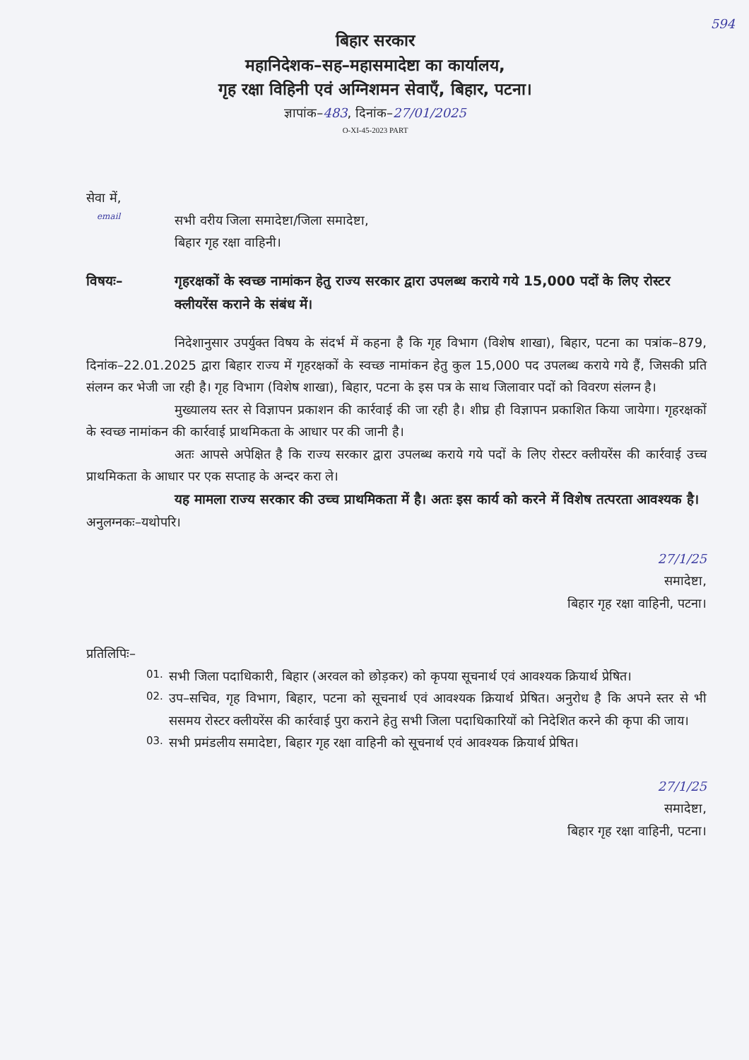594
बिहार सरकार
महानिदेशक–सह–महासमादेष्टा का कार्यालय,
गृह रक्षा विहिनी एवं अग्निशमन सेवाएँ, बिहार, पटना।
ज्ञापांक–483, दिनांक–27/01/2025
O-XI-45-2023 PART
सेवा में,
email सभी वरीय जिला समादेष्टा/जिला समादेष्टा,
बिहार गृह रक्षा वाहिनी।
विषयः– गृहरक्षकों के स्वच्छ नामांकन हेतु राज्य सरकार द्वारा उपलब्ध कराये गये 15,000 पदों के लिए रोस्टर क्लीयरेंस कराने के संबंध में।
निदेशानुसार उपर्युक्त विषय के संदर्भ में कहना है कि गृह विभाग (विशेष शाखा), बिहार, पटना का पत्रांक–879, दिनांक–22.01.2025 द्वारा बिहार राज्य में गृहरक्षकों के स्वच्छ नामांकन हेतु कुल 15,000 पद उपलब्ध कराये गये हैं, जिसकी प्रति संलग्न कर भेजी जा रही है। गृह विभाग (विशेष शाखा), बिहार, पटना के इस पत्र के साथ जिलावार पदों को विवरण संलग्न है।
मुख्यालय स्तर से विज्ञापन प्रकाशन की कार्रवाई की जा रही है। शीघ्र ही विज्ञापन प्रकाशित किया जायेगा। गृहरक्षकों के स्वच्छ नामांकन की कार्रवाई प्राथमिकता के आधार पर की जानी है।
अतः आपसे अपेक्षित है कि राज्य सरकार द्वारा उपलब्ध कराये गये पदों के लिए रोस्टर क्लीयरेंस की कार्रवाई उच्च प्राथमिकता के आधार पर एक सप्ताह के अन्दर करा ले।
यह मामला राज्य सरकार की उच्च प्राथमिकता में है। अतः इस कार्य को करने में विशेष तत्परता आवश्यक है।
अनुलग्नकः–यथोपरि।
27/1/25
समादेष्टा,
बिहार गृह रक्षा वाहिनी, पटना।
प्रतिलिपिः–
01.
सभी जिला पदाधिकारी, बिहार (अरवल को छोड़कर) को कृपया सूचनार्थ एवं आवश्यक क्रियार्थ प्रेषित।
02.
उप–सचिव, गृह विभाग, बिहार, पटना को सूचनार्थ एवं आवश्यक क्रियार्थ प्रेषित। अनुरोध है कि अपने स्तर से भी ससमय रोस्टर क्लीयरेंस की कार्रवाई पुरा कराने हेतु सभी जिला पदाधिकारियों को निदेशित करने की कृपा की जाय।
03.
सभी प्रमंडलीय समादेष्टा, बिहार गृह रक्षा वाहिनी को सूचनार्थ एवं आवश्यक क्रियार्थ प्रेषित।
27/1/25
समादेष्टा,
बिहार गृह रक्षा वाहिनी, पटना।